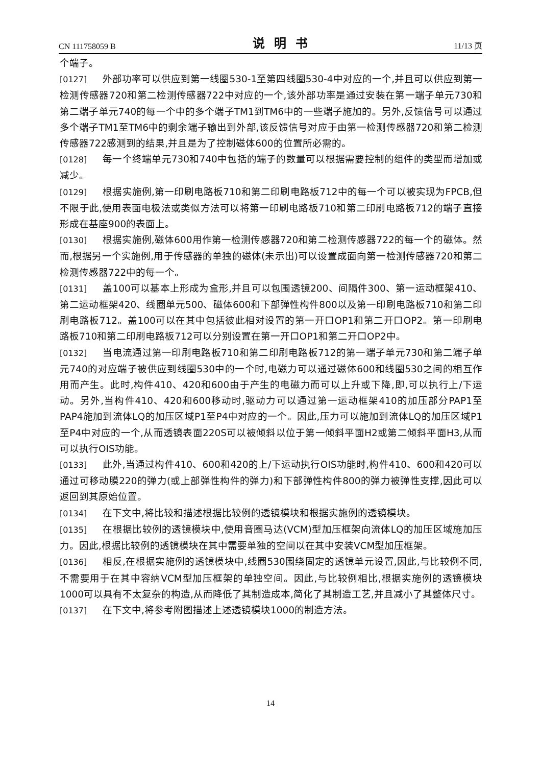CN 111758059 B 说明书 11/13 页
个端子。
[0127] 外部功率可以供应到第一线圈530-1至第四线圈530-4中对应的一个,并且可以供应到第一检测传感器720和第二检测传感器722中对应的一个,该外部功率是通过安装在第一端子单元730和第二端子单元740的每一个中的多个端子TM1到TM6中的一些端子施加的。另外,反馈信号可以通过多个端子TM1至TM6中的剩余端子输出到外部,该反馈信号对应于由第一检测传感器720和第二检测传感器722感测到的结果,并且是为了控制磁体600的位置所必需的。
[0128] 每一个终端单元730和740中包括的端子的数量可以根据需要控制的组件的类型而增加或减少。
[0129] 根据实施例,第一印刷电路板710和第二印刷电路板712中的每一个可以被实现为FPCB,但不限于此,使用表面电极法或类似方法可以将第一印刷电路板710和第二印刷电路板712的端子直接形成在基座900的表面上。
[0130] 根据实施例,磁体600用作第一检测传感器720和第二检测传感器722的每一个的磁体。然而,根据另一个实施例,用于传感器的单独的磁体(未示出)可以设置成面向第一检测传感器720和第二检测传感器722中的每一个。
[0131] 盖100可以基本上形成为盒形,并且可以包围透镜200、间隔件300、第一运动框架410、第二运动框架420、线圈单元500、磁体600和下部弹性构件800以及第一印刷电路板710和第二印刷电路板712。盖100可以在其中包括彼此相对设置的第一开口OP1和第二开口OP2。第一印刷电路板710和第二印刷电路板712可以分别设置在第一开口OP1和第二开口OP2中。
[0132] 当电流通过第一印刷电路板710和第二印刷电路板712的第一端子单元730和第二端子单元740的对应端子被供应到线圈530中的一个时,电磁力可以通过磁体600和线圈530之间的相互作用而产生。此时,构件410、420和600由于产生的电磁力而可以上升或下降,即,可以执行上/下运动。另外,当构件410、420和600移动时,驱动力可以通过第一运动框架410的加压部分PAP1至PAP4施加到流体LQ的加压区域P1至P4中对应的一个。因此,压力可以施加到流体LQ的加压区域P1至P4中对应的一个,从而透镜表面220S可以被倾斜以位于第一倾斜平面H2或第二倾斜平面H3,从而可以执行OIS功能。
[0133] 此外,当通过构件410、600和420的上/下运动执行OIS功能时,构件410、600和420可以通过可移动膜220的弹力(或上部弹性构件的弹力)和下部弹性构件800的弹力被弹性支撑,因此可以返回到其原始位置。
[0134] 在下文中,将比较和描述根据比较例的透镜模块和根据实施例的透镜模块。
[0135] 在根据比较例的透镜模块中,使用音圈马达(VCM)型加压框架向流体LQ的加压区域施加压力。因此,根据比较例的透镜模块在其中需要单独的空间以在其中安装VCM型加压框架。
[0136] 相反,在根据实施例的透镜模块中,线圈530围绕固定的透镜单元设置,因此,与比较例不同,不需要用于在其中容纳VCM型加压框架的单独空间。因此,与比较例相比,根据实施例的透镜模块1000可以具有不太复杂的构造,从而降低了其制造成本,简化了其制造工艺,并且减小了其整体尺寸。
[0137] 在下文中,将参考附图描述上述透镜模块1000的制造方法。
14